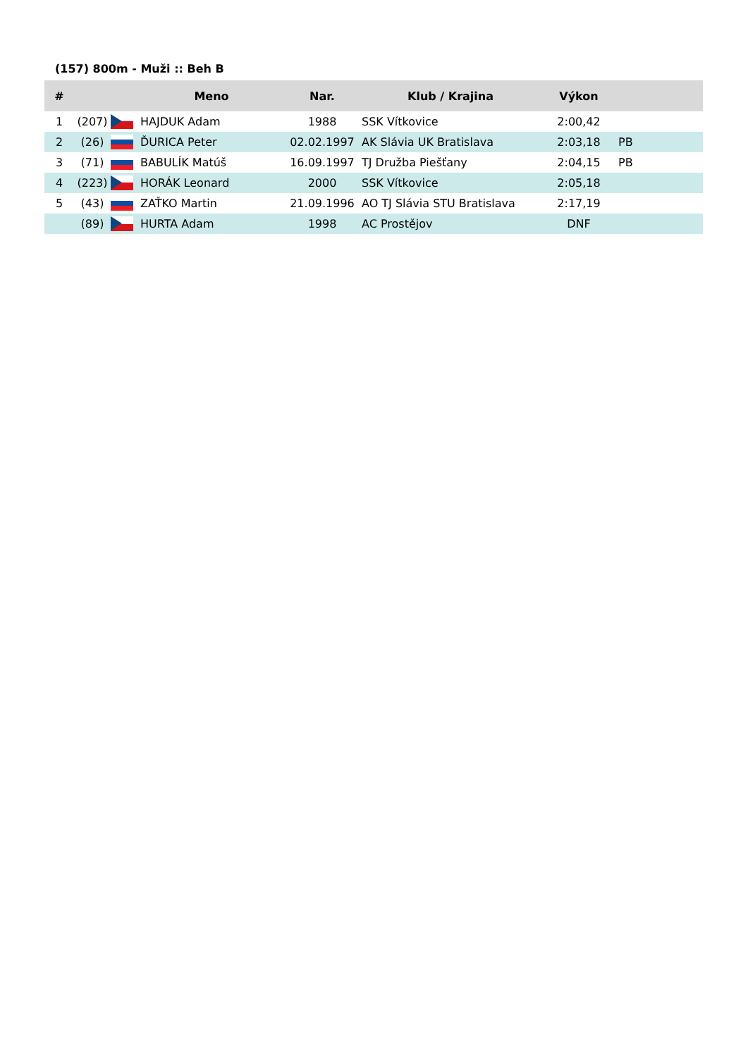(157) 800m - Muži :: Beh B
| # | | | Meno | Nar. | Klub / Krajina | Výkon | |
| --- | --- | --- | --- | --- | --- | --- | --- |
| 1 | (207) | | HAJDUK Adam | 1988 | SSK Vítkovice | 2:00,42 | |
| 2 | (26) | | ĎURICA Peter | 02.02.1997 | AK Slávia UK Bratislava | 2:03,18 | PB |
| 3 | (71) | | BABULÍK Matúš | 16.09.1997 | TJ Družba Piešťany | 2:04,15 | PB |
| 4 | (223) | | HORÁK Leonard | 2000 | SSK Vítkovice | 2:05,18 | |
| 5 | (43) | | ZAŤKO Martin | 21.09.1996 | AO TJ Slávia STU Bratislava | 2:17,19 | |
| | (89) | | HURTA Adam | 1998 | AC Prostějov | DNF | |